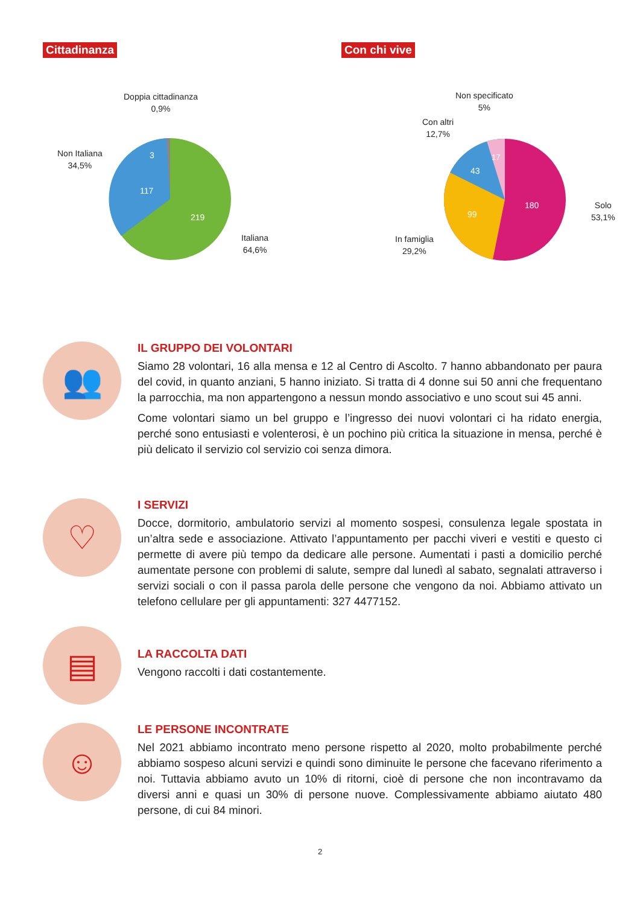Cittadinanza
117
219
3
Doppia cittadinanza
0,9%
Non Italiana
34,5%
Italiana
64,6%
Con chi vive
180
99
43
17
Non specificato
5%
Con altri
12,7%
Solo
53,1%
In famiglia
29,2%
👥
IL GRUPPO DEI VOLONTARI
Siamo 28 volontari, 16 alla mensa e 12 al Centro di Ascolto. 7 hanno abbandonato per paura del covid, in quanto anziani, 5 hanno iniziato. Si tratta di 4 donne sui 50 anni che frequentano la parrocchia, ma non appartengono a nessun mondo associativo e uno scout sui 45 anni.
Come volontari siamo un bel gruppo e l’ingresso dei nuovi volontari ci ha ridato energia, perché sono entusiasti e volenterosi, è un pochino più critica la situazione in mensa, perché è più delicato il servizio col servizio coi senza dimora.
♡
I SERVIZI
Docce, dormitorio, ambulatorio servizi al momento sospesi, consulenza legale spostata in un’altra sede e associazione. Attivato l’appuntamento per pacchi viveri e vestiti e questo ci permette di avere più tempo da dedicare alle persone. Aumentati i pasti a domicilio perché aumentate persone con problemi di salute, sempre dal lunedì al sabato, segnalati attraverso i servizi sociali o con il passa parola delle persone che vengono da noi. Abbiamo attivato un telefono cellulare per gli appuntamenti: 327 4477152.
▤
LA RACCOLTA DATI
Vengono raccolti i dati costantemente.
☺
LE PERSONE INCONTRATE
Nel 2021 abbiamo incontrato meno persone rispetto al 2020, molto probabilmente perché abbiamo sospeso alcuni servizi e quindi sono diminuite le persone che facevano riferimento a noi. Tuttavia abbiamo avuto un 10% di ritorni, cioè di persone che non incontravamo da diversi anni e quasi un 30% di persone nuove. Complessivamente abbiamo aiutato 480 persone, di cui 84 minori.
2